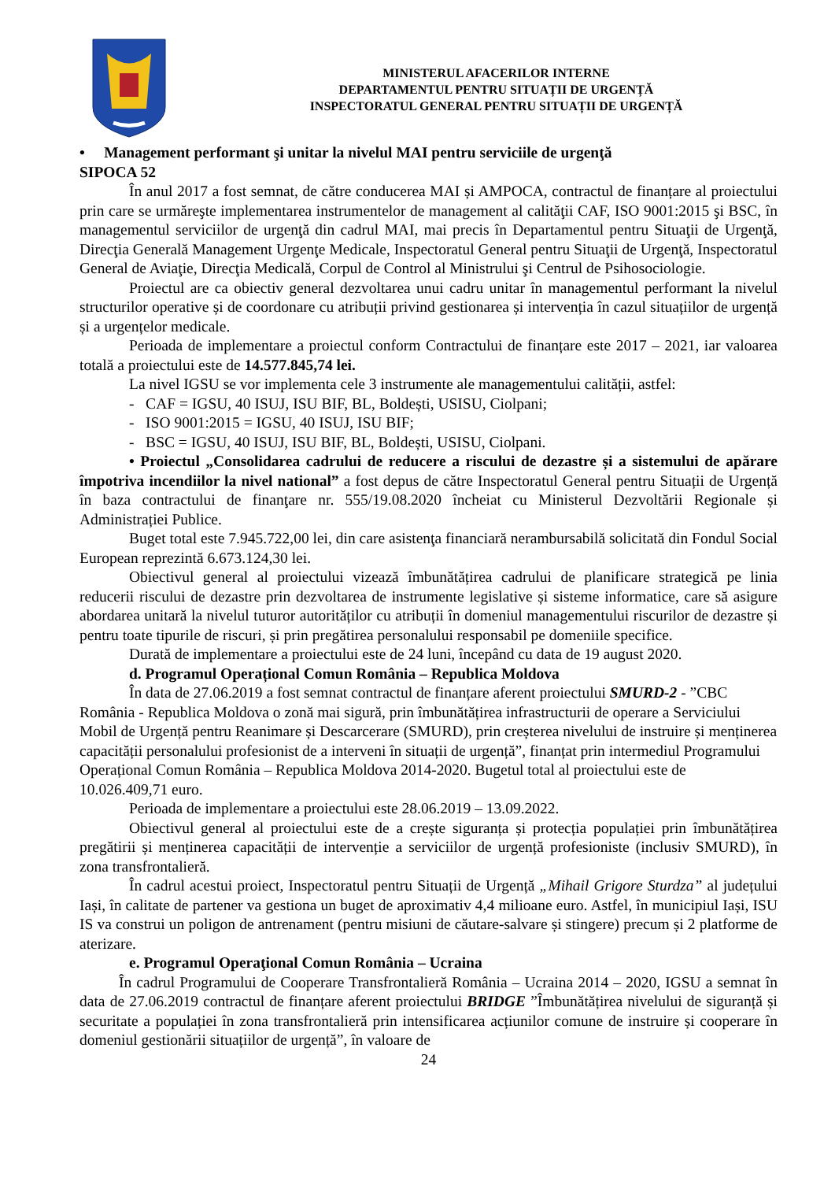MINISTERUL AFACERILOR INTERNE
DEPARTAMENTUL PENTRU SITUAȚII DE URGENȚĂ
INSPECTORATUL GENERAL PENTRU SITUAȚII DE URGENȚĂ
• Management performant şi unitar la nivelul MAI pentru serviciile de urgenţă
SIPOCA 52
În anul 2017 a fost semnat, de către conducerea MAI și AMPOCA, contractul de finanțare al proiectului prin care se urmăreşte implementarea instrumentelor de management al calităţii CAF, ISO 9001:2015 şi BSC, în managementul serviciilor de urgenţă din cadrul MAI, mai precis în Departamentul pentru Situaţii de Urgenţă, Direcţia Generală Management Urgenţe Medicale, Inspectoratul General pentru Situaţii de Urgenţă, Inspectoratul General de Aviaţie, Direcţia Medicală, Corpul de Control al Ministrului şi Centrul de Psihosociologie.
Proiectul are ca obiectiv general dezvoltarea unui cadru unitar în managementul performant la nivelul structurilor operative și de coordonare cu atribuții privind gestionarea și intervenția în cazul situațiilor de urgență și a urgențelor medicale.
Perioada de implementare a proiectul conform Contractului de finanțare este 2017 – 2021, iar valoarea totală a proiectului este de 14.577.845,74 lei.
La nivel IGSU se vor implementa cele 3 instrumente ale managementului calității, astfel:
- CAF = IGSU, 40 ISUJ, ISU BIF, BL, Boldești, USISU, Ciolpani;
- ISO 9001:2015 = IGSU, 40 ISUJ, ISU BIF;
- BSC = IGSU, 40 ISUJ, ISU BIF, BL, Boldești, USISU, Ciolpani.
• Proiectul „Consolidarea cadrului de reducere a riscului de dezastre și a sistemului de apărare împotriva incendiilor la nivel national” a fost depus de către Inspectoratul General pentru Situații de Urgență în baza contractului de finanţare nr. 555/19.08.2020 încheiat cu Ministerul Dezvoltării Regionale și Administrației Publice.
Buget total este 7.945.722,00 lei, din care asistenţa financiară nerambursabilă solicitată din Fondul Social European reprezintă 6.673.124,30 lei.
Obiectivul general al proiectului vizează îmbunătățirea cadrului de planificare strategică pe linia reducerii riscului de dezastre prin dezvoltarea de instrumente legislative și sisteme informatice, care să asigure abordarea unitară la nivelul tuturor autorităților cu atribuții în domeniul managementului riscurilor de dezastre și pentru toate tipurile de riscuri, și prin pregătirea personalului responsabil pe domeniile specifice.
Durată de implementare a proiectului este de 24 luni, începând cu data de 19 august 2020.
d. Programul Operațional Comun România – Republica Moldova
În data de 27.06.2019 a fost semnat contractul de finanțare aferent proiectului SMURD-2 - ”CBC România - Republica Moldova o zonă mai sigură, prin îmbunătățirea infrastructurii de operare a Serviciului Mobil de Urgență pentru Reanimare și Descarcerare (SMURD), prin creșterea nivelului de instruire și menținerea capacității personalului profesionist de a interveni în situații de urgență”, finanțat prin intermediul Programului Operațional Comun România – Republica Moldova 2014-2020. Bugetul total al proiectului este de 10.026.409,71 euro.
Perioada de implementare a proiectului este 28.06.2019 – 13.09.2022.
Obiectivul general al proiectului este de a crește siguranța și protecția populației prin îmbunătățirea pregătirii și menținerea capacității de intervenție a serviciilor de urgență profesioniste (inclusiv SMURD), în zona transfrontalieră.
În cadrul acestui proiect, Inspectoratul pentru Situații de Urgență „Mihail Grigore Sturdza” al județului Iași, în calitate de partener va gestiona un buget de aproximativ 4,4 milioane euro. Astfel, în municipiul Iași, ISU IS va construi un poligon de antrenament (pentru misiuni de căutare-salvare și stingere) precum și 2 platforme de aterizare.
e. Programul Operaţional Comun România – Ucraina
În cadrul Programului de Cooperare Transfrontalieră România – Ucraina 2014 – 2020, IGSU a semnat în data de 27.06.2019 contractul de finanțare aferent proiectului BRIDGE ”Îmbunătățirea nivelului de siguranță și securitate a populației în zona transfrontalieră prin intensificarea acțiunilor comune de instruire și cooperare în domeniul gestionării situațiilor de urgență”, în valoare de
24